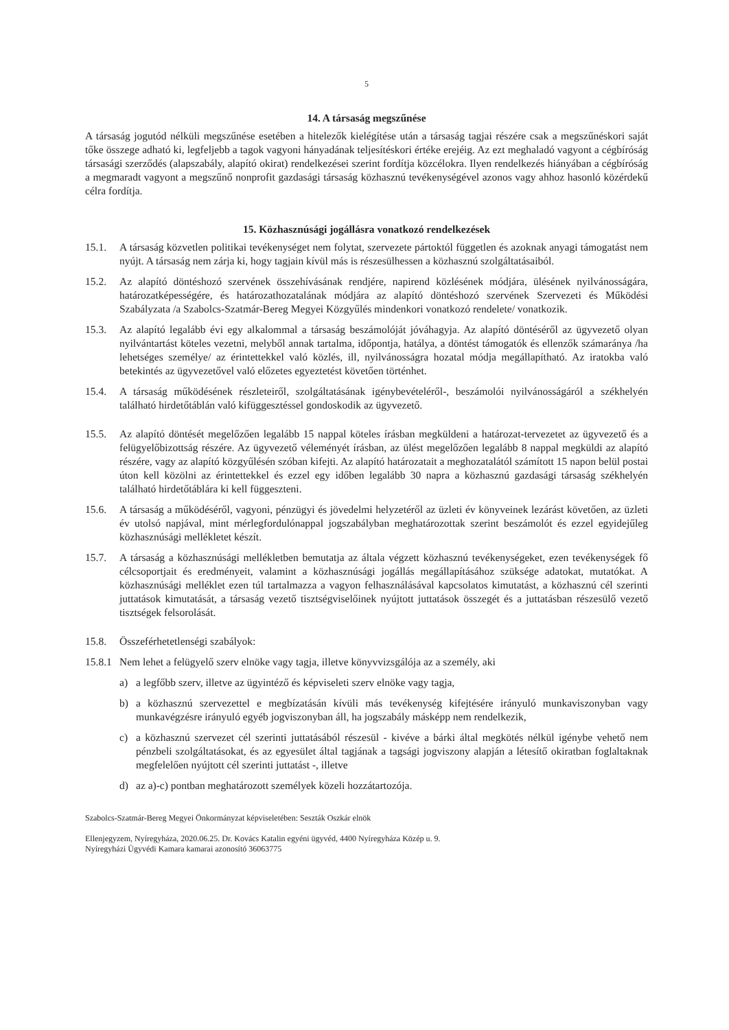5
14. A társaság megszűnése
A társaság jogutód nélküli megszűnése esetében a hitelezők kielégítése után a társaság tagjai részére csak a megszűnéskori saját tőke összege adható ki, legfeljebb a tagok vagyoni hányadának teljesítéskori értéke erejéig. Az ezt meghaladó vagyont a cégbíróság társasági szerződés (alapszabály, alapító okirat) rendelkezései szerint fordítja közcélokra. Ilyen rendelkezés hiányában a cégbíróság a megmaradt vagyont a megszűnő nonprofit gazdasági társaság közhasznú tevékenységével azonos vagy ahhoz hasonló közérdekű célra fordítja.
15. Közhasznúsági jogállásra vonatkozó rendelkezések
15.1. A társaság közvetlen politikai tevékenységet nem folytat, szervezete pártoktól független és azoknak anyagi támogatást nem nyújt. A társaság nem zárja ki, hogy tagjain kívül más is részesülhessen a közhasznú szolgáltatásaiból.
15.2. Az alapító döntéshozó szervének összehívásának rendjére, napirend közlésének módjára, ülésének nyilvánosságára, határozatképességére, és határozathozatalának módjára az alapító döntéshozó szervének Szervezeti és Működési Szabályzata /a Szabolcs-Szatmár-Bereg Megyei Közgyűlés mindenkori vonatkozó rendelete/ vonatkozik.
15.3. Az alapító legalább évi egy alkalommal a társaság beszámolóját jóváhagyja. Az alapító döntéséről az ügyvezető olyan nyilvántartást köteles vezetni, melyből annak tartalma, időpontja, hatálya, a döntést támogatók és ellenzők számaránya /ha lehetséges személye/ az érintettekkel való közlés, ill, nyilvánosságra hozatal módja megállapítható. Az iratokba való betekintés az ügyvezetővel való előzetes egyeztetést követően történhet.
15.4. A társaság működésének részleteiről, szolgáltatásának igénybevételéről-, beszámolói nyilvánosságáról a székhelyén található hirdetőtáblán való kifüggesztéssel gondoskodik az ügyvezető.
15.5. Az alapító döntését megelőzően legalább 15 nappal köteles írásban megküldeni a határozat-tervezetet az ügyvezető és a felügyelőbizottság részére. Az ügyvezető véleményét írásban, az ülést megelőzően legalább 8 nappal megküldi az alapító részére, vagy az alapító közgyűlésén szóban kifejti. Az alapító határozatait a meghozatalától számított 15 napon belül postai úton kell közölni az érintettekkel és ezzel egy időben legalább 30 napra a közhasznú gazdasági társaság székhelyén található hirdetőtáblára ki kell függeszteni.
15.6. A társaság a működéséről, vagyoni, pénzügyi és jövedelmi helyzetéről az üzleti év könyveinek lezárást követően, az üzleti év utolsó napjával, mint mérlegfordulónappal jogszabályban meghatározottak szerint beszámolót és ezzel egyidejűleg közhasznúsági mellékletet készít.
15.7. A társaság a közhasznúsági mellékletben bemutatja az általa végzett közhasznú tevékenységeket, ezen tevékenységek fő célcsoportjait és eredményeit, valamint a közhasznúsági jogállás megállapításához szüksége adatokat, mutatókat. A közhasznúsági melléklet ezen túl tartalmazza a vagyon felhasználásával kapcsolatos kimutatást, a közhasznú cél szerinti juttatások kimutatását, a társaság vezető tisztségviselőinek nyújtott juttatások összegét és a juttatásban részesülő vezető tisztségek felsorolását.
15.8. Összeférhetetlenségi szabályok:
15.8.1 Nem lehet a felügyelő szerv elnöke vagy tagja, illetve könyvvizsgálója az a személy, aki
a) a legfőbb szerv, illetve az ügyintéző és képviseleti szerv elnöke vagy tagja,
b) a közhasznú szervezettel e megbízatásán kívüli más tevékenység kifejtésére irányuló munkaviszonyban vagy munkavégzésre irányuló egyéb jogviszonyban áll, ha jogszabály másképp nem rendelkezik,
c) a közhasznú szervezet cél szerinti juttatásából részesül - kivéve a bárki által megkötés nélkül igénybe vehető nem pénzbeli szolgáltatásokat, és az egyesület által tagjának a tagsági jogviszony alapján a létesítő okiratban foglaltaknak megfelelően nyújtott cél szerinti juttatást -, illetve
d) az a)-c) pontban meghatározott személyek közeli hozzátartozója.
Szabolcs-Szatmár-Bereg Megyei Önkormányzat képviseletében: Seszták Oszkár elnök
Ellenjegyzem, Nyíregyháza, 2020.06.25. Dr. Kovács Katalin egyéni ügyvéd, 4400 Nyíregyháza Közép u. 9.
Nyíregyházi Ügyvédi Kamara kamarai azonosító 36063775